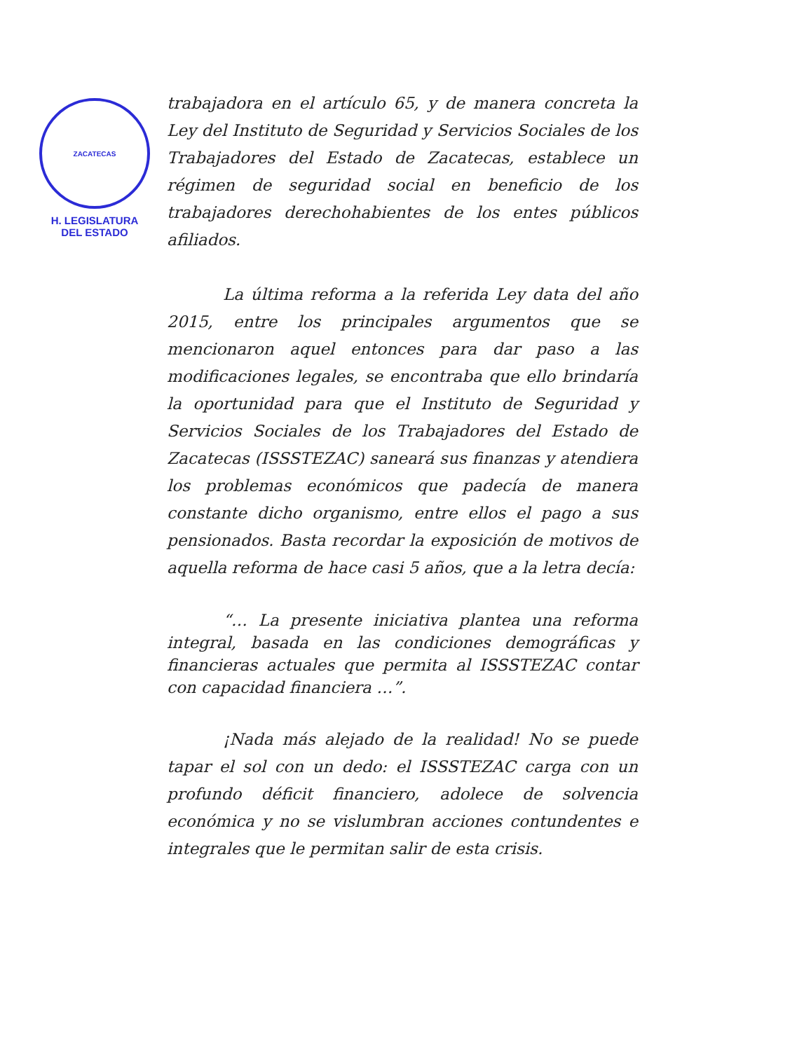ZACATECAS
H. LEGISLATURA
DEL ESTADO
trabajadora en el artículo 65, y de manera concreta la Ley del Instituto de Seguridad y Servicios Sociales de los Trabajadores del Estado de Zacatecas, establece un régimen de seguridad social en beneficio de los trabajadores derechohabientes de los entes públicos afiliados.
La última reforma a la referida Ley data del año 2015, entre los principales argumentos que se mencionaron aquel entonces para dar paso a las modificaciones legales, se encontraba que ello brindaría la oportunidad para que el Instituto de Seguridad y Servicios Sociales de los Trabajadores del Estado de Zacatecas (ISSSTEZAC) saneará sus finanzas y atendiera los problemas económicos que padecía de manera constante dicho organismo, entre ellos el pago a sus pensionados. Basta recordar la exposición de motivos de aquella reforma de hace casi 5 años, que a la letra decía:
“… La presente iniciativa plantea una reforma integral, basada en las condiciones demográficas y financieras actuales que permita al ISSSTEZAC contar con capacidad financiera …”.
¡Nada más alejado de la realidad! No se puede tapar el sol con un dedo: el ISSSTEZAC carga con un profundo déficit financiero, adolece de solvencia económica y no se vislumbran acciones contundentes e integrales que le permitan salir de esta crisis.